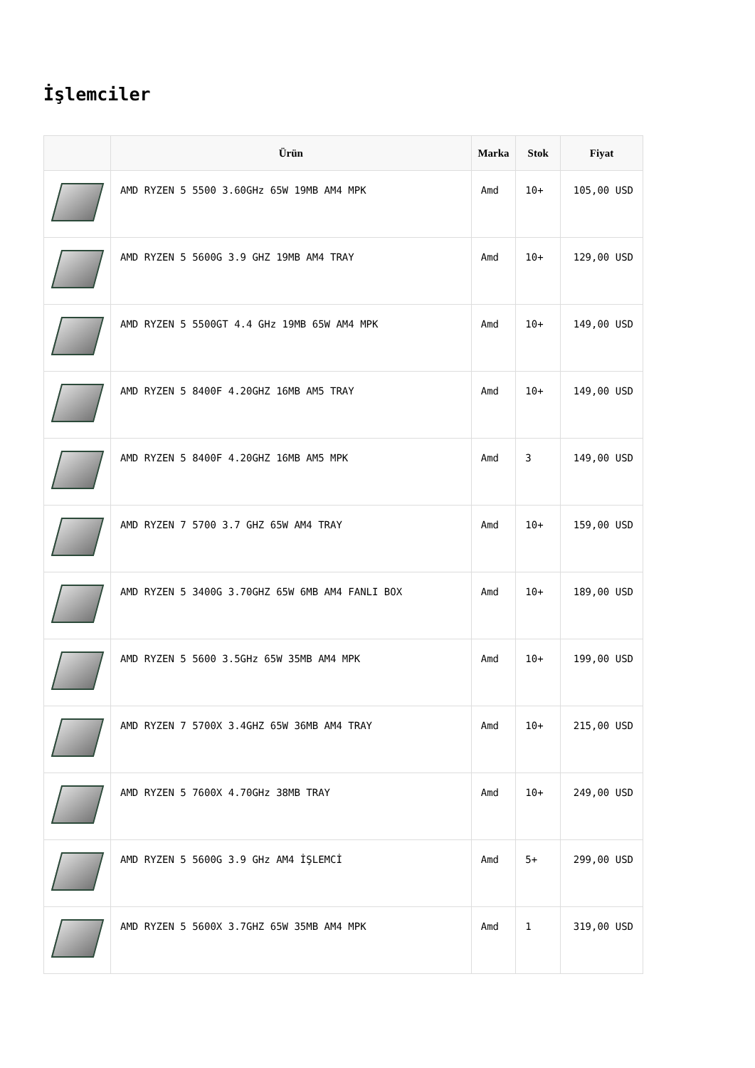İşlemciler
| | Ürün | Marka | Stok | Fiyat |
| --- | --- | --- | --- | --- |
| | AMD RYZEN 5 5500 3.60GHz 65W 19MB AM4 MPK | Amd | 10+ | 105,00 USD |
| | AMD RYZEN 5 5600G 3.9 GHZ 19MB AM4 TRAY | Amd | 10+ | 129,00 USD |
| | AMD RYZEN 5 5500GT 4.4 GHz 19MB 65W AM4 MPK | Amd | 10+ | 149,00 USD |
| | AMD RYZEN 5 8400F 4.20GHZ 16MB AM5 TRAY | Amd | 10+ | 149,00 USD |
| | AMD RYZEN 5 8400F 4.20GHZ 16MB AM5 MPK | Amd | 3 | 149,00 USD |
| | AMD RYZEN 7 5700 3.7 GHZ 65W AM4 TRAY | Amd | 10+ | 159,00 USD |
| | AMD RYZEN 5 3400G 3.70GHZ 65W 6MB AM4 FANLI BOX | Amd | 10+ | 189,00 USD |
| | AMD RYZEN 5 5600 3.5GHz 65W 35MB AM4 MPK | Amd | 10+ | 199,00 USD |
| | AMD RYZEN 7 5700X 3.4GHZ 65W 36MB AM4 TRAY | Amd | 10+ | 215,00 USD |
| | AMD RYZEN 5 7600X 4.70GHz 38MB TRAY | Amd | 10+ | 249,00 USD |
| | AMD RYZEN 5 5600G 3.9 GHz AM4 İŞLEMCİ | Amd | 5+ | 299,00 USD |
| | AMD RYZEN 5 5600X 3.7GHZ 65W 35MB AM4 MPK | Amd | 1 | 319,00 USD |